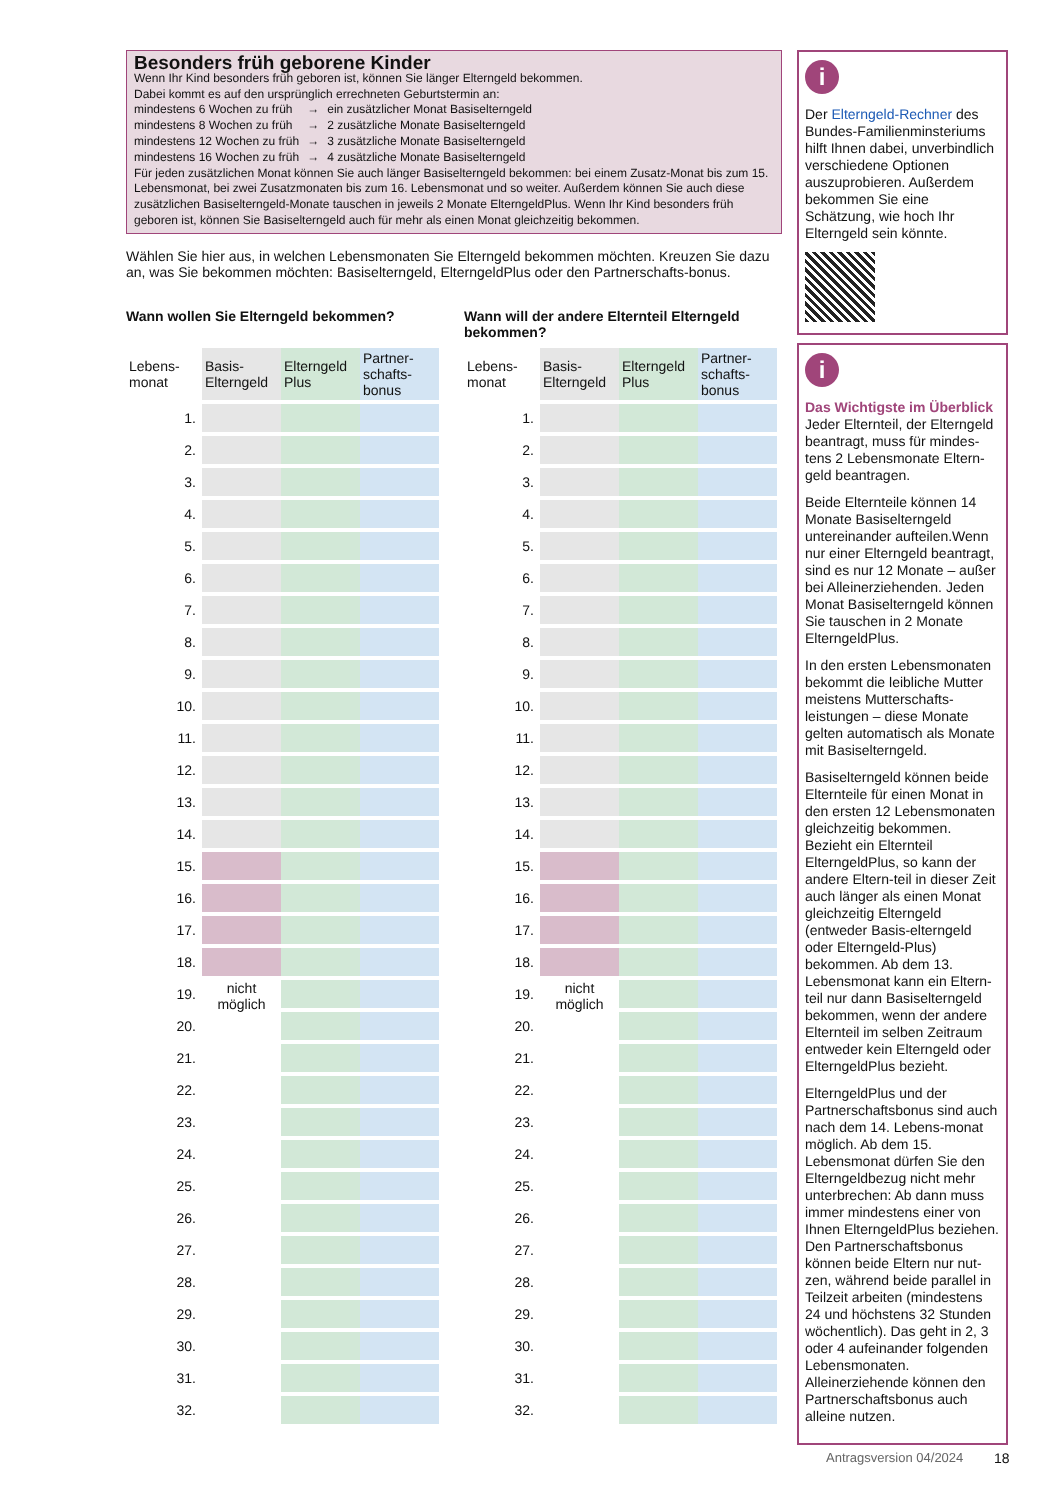Besonders früh geborene Kinder
Wenn Ihr Kind besonders früh geboren ist, können Sie länger Elterngeld bekommen.
Dabei kommt es auf den ursprünglich errechneten Geburtstermin an:
| mindestens 6 Wochen zu früh | → | ein zusätzlicher Monat Basiselterngeld |
| mindestens 8 Wochen zu früh | → | 2 zusätzliche Monate Basiselterngeld |
| mindestens 12 Wochen zu früh | → | 3 zusätzliche Monate Basiselterngeld |
| mindestens 16 Wochen zu früh | → | 4 zusätzliche Monate Basiselterngeld |
Für jeden zusätzlichen Monat können Sie auch länger Basiselterngeld bekommen: bei einem Zusatz-Monat bis zum 15. Lebensmonat, bei zwei Zusatzmonaten bis zum 16. Lebensmonat und so weiter. Außerdem können Sie auch diese zusätzlichen Basiselterngeld-Monate tauschen in jeweils 2 Monate ElterngeldPlus. Wenn Ihr Kind besonders früh geboren ist, können Sie Basiselterngeld auch für mehr als einen Monat gleichzeitig bekommen.
Wählen Sie hier aus, in welchen Lebensmonaten Sie Elterngeld bekommen möchten. Kreuzen Sie dazu an, was Sie bekommen möchten: Basiselterngeld, ElterngeldPlus oder den Partnerschafts-bonus.
Wann wollen Sie Elterngeld bekommen?
| Lebens- monat | Basis- Elterngeld | Elterngeld Plus | Partner- schafts- bonus |
| --- | --- | --- | --- |
| 1. | | | |
| 2. | | | |
| 3. | | | |
| 4. | | | |
| 5. | | | |
| 6. | | | |
| 7. | | | |
| 8. | | | |
| 9. | | | |
| 10. | | | |
| 11. | | | |
| 12. | | | |
| 13. | | | |
| 14. | | | |
| 15. | | | |
| 16. | | | |
| 17. | | | |
| 18. | | | |
| 19. | nicht möglich | | |
| 20. | | | |
| 21. | | | |
| 22. | | | |
| 23. | | | |
| 24. | | | |
| 25. | | | |
| 26. | | | |
| 27. | | | |
| 28. | | | |
| 29. | | | |
| 30. | | | |
| 31. | | | |
| 32. | | | |
Wann will der andere Elternteil Elterngeld bekommen?
| Lebens- monat | Basis- Elterngeld | Elterngeld Plus | Partner- schafts- bonus |
| --- | --- | --- | --- |
| 1. | | | |
| 2. | | | |
| 3. | | | |
| 4. | | | |
| 5. | | | |
| 6. | | | |
| 7. | | | |
| 8. | | | |
| 9. | | | |
| 10. | | | |
| 11. | | | |
| 12. | | | |
| 13. | | | |
| 14. | | | |
| 15. | | | |
| 16. | | | |
| 17. | | | |
| 18. | | | |
| 19. | nicht möglich | | |
| 20. | | | |
| 21. | | | |
| 22. | | | |
| 23. | | | |
| 24. | | | |
| 25. | | | |
| 26. | | | |
| 27. | | | |
| 28. | | | |
| 29. | | | |
| 30. | | | |
| 31. | | | |
| 32. | | | |
i
Der Elterngeld-Rechner des Bundes-Familienminsteriums hilft Ihnen dabei, unverbindlich verschiedene Optionen auszuprobieren. Außerdem bekommen Sie eine Schätzung, wie hoch Ihr Elterngeld sein könnte.
i
Das Wichtigste im Überblick
Jeder Elternteil, der Elterngeld beantragt, muss für mindes-tens 2 Lebensmonate Eltern-geld beantragen.
Beide Elternteile können 14 Monate Basiselterngeld untereinander aufteilen.Wenn nur einer Elterngeld beantragt, sind es nur 12 Monate – außer bei Alleinerziehenden. Jeden Monat Basiselterngeld können Sie tauschen in 2 Monate ElterngeldPlus.
In den ersten Lebensmonaten bekommt die leibliche Mutter meistens Mutterschafts-leistungen – diese Monate gelten automatisch als Monate mit Basiselterngeld.
Basiselterngeld können beide Elternteile für einen Monat in den ersten 12 Lebensmonaten gleichzeitig bekommen. Bezieht ein Elternteil ElterngeldPlus, so kann der andere Eltern-teil in dieser Zeit auch länger als einen Monat gleichzeitig Elterngeld (entweder Basis-elterngeld oder Elterngeld-Plus) bekommen. Ab dem 13. Lebensmonat kann ein Eltern-teil nur dann Basiselterngeld bekommen, wenn der andere Elternteil im selben Zeitraum entweder kein Elterngeld oder ElterngeldPlus bezieht.
ElterngeldPlus und der Partnerschaftsbonus sind auch nach dem 14. Lebens-monat möglich. Ab dem 15. Lebensmonat dürfen Sie den Elterngeldbezug nicht mehr unterbrechen: Ab dann muss immer mindestens einer von Ihnen ElterngeldPlus beziehen. Den Partnerschaftsbonus können beide Eltern nur nut-zen, während beide parallel in Teilzeit arbeiten (mindestens 24 und höchstens 32 Stunden wöchentlich). Das geht in 2, 3 oder 4 aufeinander folgenden Lebensmonaten. Alleinerziehende können den Partnerschaftsbonus auch alleine nutzen.
Antragsversion 04/2024 18